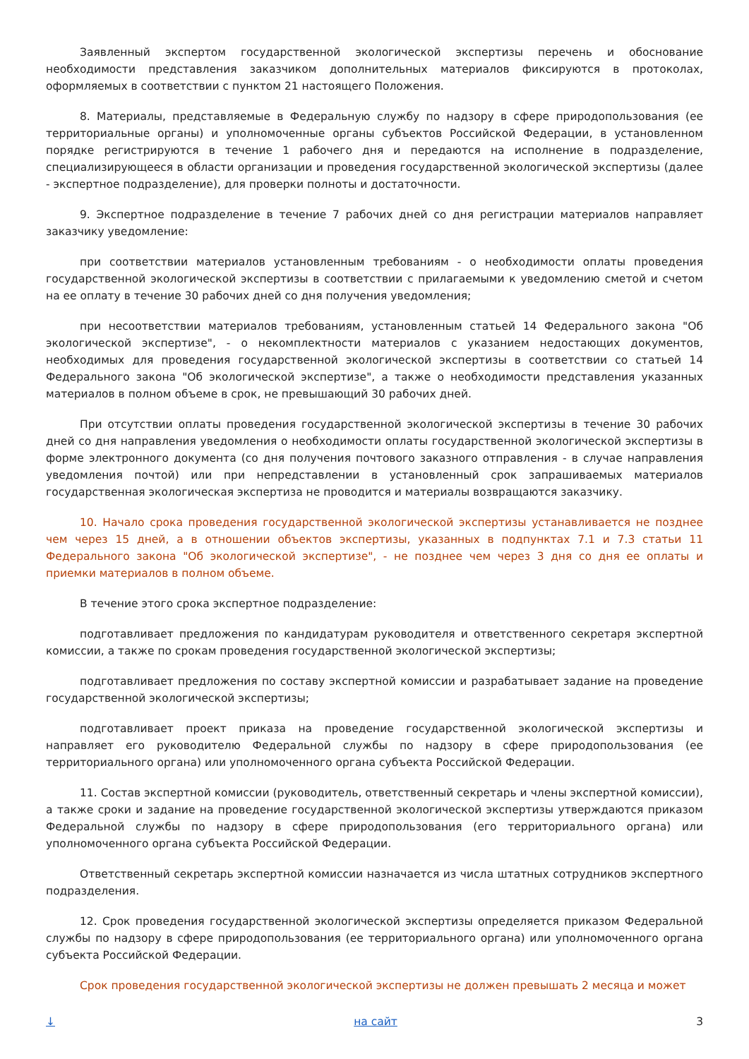Заявленный экспертом государственной экологической экспертизы перечень и обоснование необходимости представления заказчиком дополнительных материалов фиксируются в протоколах, оформляемых в соответствии с пунктом 21 настоящего Положения.
8. Материалы, представляемые в Федеральную службу по надзору в сфере природопользования (ее территориальные органы) и уполномоченные органы субъектов Российской Федерации, в установленном порядке регистрируются в течение 1 рабочего дня и передаются на исполнение в подразделение, специализирующееся в области организации и проведения государственной экологической экспертизы (далее - экспертное подразделение), для проверки полноты и достаточности.
9. Экспертное подразделение в течение 7 рабочих дней со дня регистрации материалов направляет заказчику уведомление:
при соответствии материалов установленным требованиям - о необходимости оплаты проведения государственной экологической экспертизы в соответствии с прилагаемыми к уведомлению сметой и счетом на ее оплату в течение 30 рабочих дней со дня получения уведомления;
при несоответствии материалов требованиям, установленным статьей 14 Федерального закона "Об экологической экспертизе", - о некомплектности материалов с указанием недостающих документов, необходимых для проведения государственной экологической экспертизы в соответствии со статьей 14 Федерального закона "Об экологической экспертизе", а также о необходимости представления указанных материалов в полном объеме в срок, не превышающий 30 рабочих дней.
При отсутствии оплаты проведения государственной экологической экспертизы в течение 30 рабочих дней со дня направления уведомления о необходимости оплаты государственной экологической экспертизы в форме электронного документа (со дня получения почтового заказного отправления - в случае направления уведомления почтой) или при непредставлении в установленный срок запрашиваемых материалов государственная экологическая экспертиза не проводится и материалы возвращаются заказчику.
10. Начало срока проведения государственной экологической экспертизы устанавливается не позднее чем через 15 дней, а в отношении объектов экспертизы, указанных в подпунктах 7.1 и 7.3 статьи 11 Федерального закона "Об экологической экспертизе", - не позднее чем через 3 дня со дня ее оплаты и приемки материалов в полном объеме.
В течение этого срока экспертное подразделение:
подготавливает предложения по кандидатурам руководителя и ответственного секретаря экспертной комиссии, а также по срокам проведения государственной экологической экспертизы;
подготавливает предложения по составу экспертной комиссии и разрабатывает задание на проведение государственной экологической экспертизы;
подготавливает проект приказа на проведение государственной экологической экспертизы и направляет его руководителю Федеральной службы по надзору в сфере природопользования (ее территориального органа) или уполномоченного органа субъекта Российской Федерации.
11. Состав экспертной комиссии (руководитель, ответственный секретарь и члены экспертной комиссии), а также сроки и задание на проведение государственной экологической экспертизы утверждаются приказом Федеральной службы по надзору в сфере природопользования (его территориального органа) или уполномоченного органа субъекта Российской Федерации.
Ответственный секретарь экспертной комиссии назначается из числа штатных сотрудников экспертного подразделения.
12. Срок проведения государственной экологической экспертизы определяется приказом Федеральной службы по надзору в сфере природопользования (ее территориального органа) или уполномоченного органа субъекта Российской Федерации.
Срок проведения государственной экологической экспертизы не должен превышать 2 месяца и может
↓ на сайт 3